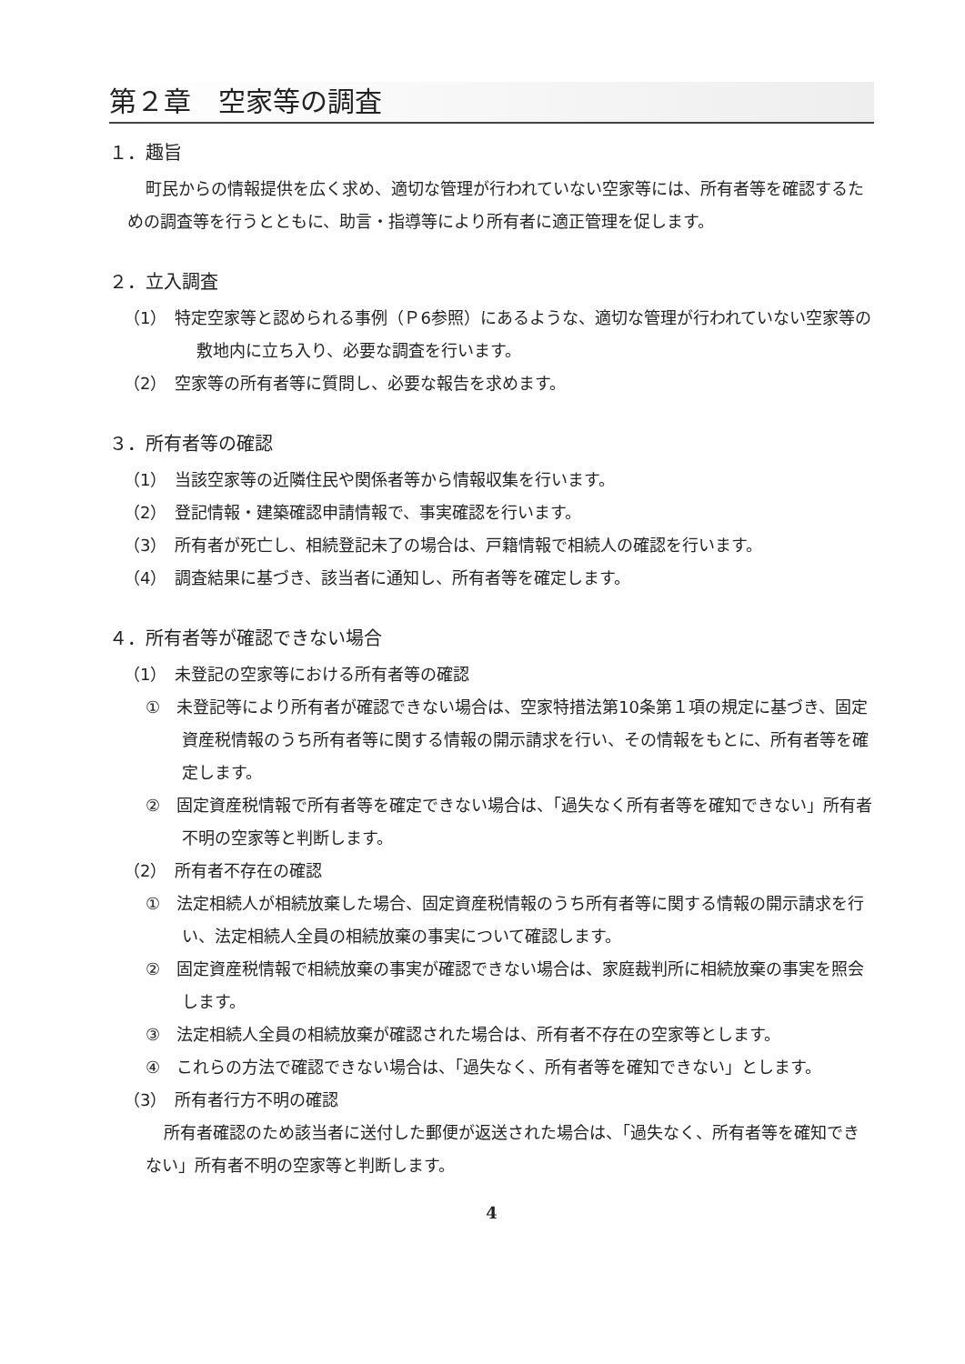第２章　空家等の調査
１．趣旨
町民からの情報提供を広く求め、適切な管理が行われていない空家等には、所有者等を確認するための調査等を行うとともに、助言・指導等により所有者に適正管理を促します。
２．立入調査
（1）　特定空家等と認められる事例（Ｐ6参照）にあるような、適切な管理が行われていない空家等の敷地内に立ち入り、必要な調査を行います。
（2）　空家等の所有者等に質問し、必要な報告を求めます。
３．所有者等の確認
（1）　当該空家等の近隣住民や関係者等から情報収集を行います。
（2）　登記情報・建築確認申請情報で、事実確認を行います。
（3）　所有者が死亡し、相続登記未了の場合は、戸籍情報で相続人の確認を行います。
（4）　調査結果に基づき、該当者に通知し、所有者等を確定します。
４．所有者等が確認できない場合
（1）　未登記の空家等における所有者等の確認
①　未登記等により所有者が確認できない場合は、空家特措法第10条第１項の規定に基づき、固定資産税情報のうち所有者等に関する情報の開示請求を行い、その情報をもとに、所有者等を確定します。
②　固定資産税情報で所有者等を確定できない場合は、「過失なく所有者等を確知できない」所有者不明の空家等と判断します。
（2）　所有者不存在の確認
①　法定相続人が相続放棄した場合、固定資産税情報のうち所有者等に関する情報の開示請求を行い、法定相続人全員の相続放棄の事実について確認します。
②　固定資産税情報で相続放棄の事実が確認できない場合は、家庭裁判所に相続放棄の事実を照会します。
③　法定相続人全員の相続放棄が確認された場合は、所有者不存在の空家等とします。
④　これらの方法で確認できない場合は、「過失なく、所有者等を確知できない」とします。
（3）　所有者行方不明の確認
所有者確認のため該当者に送付した郵便が返送された場合は、「過失なく、所有者等を確知できない」所有者不明の空家等と判断します。
4